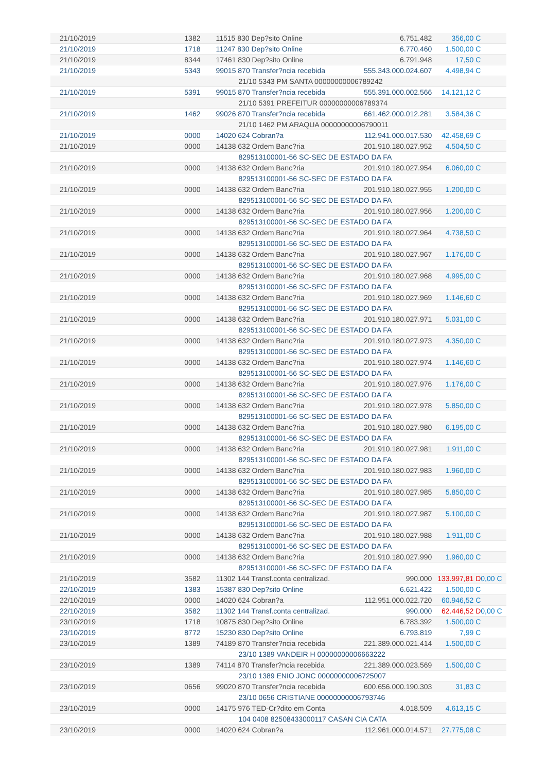| 21/10/2019 | 1382 | 11515 830 Dep?sito Online | 6.751.482 | 356,00 C | |
| 21/10/2019 | 1718 | 11247 830 Dep?sito Online | 6.770.460 | 1.500,00 C | |
| 21/10/2019 | 8344 | 17461 830 Dep?sito Online | 6.791.948 | 17,50 C | |
| 21/10/2019 | 5343 | 99015 870 Transfer?ncia recebida | 555.343.000.024.607 | 4.498,94 C | |
| | | 21/10 5343 PM SANTA 00000000006789242 | | | |
| 21/10/2019 | 5391 | 99015 870 Transfer?ncia recebida | 555.391.000.002.566 | 14.121,12 C | |
| | | 21/10 5391 PREFEITUR 00000000006789374 | | | |
| 21/10/2019 | 1462 | 99026 870 Transfer?ncia recebida | 661.462.000.012.281 | 3.584,36 C | |
| | | 21/10 1462 PM ARAQUA 00000000006790011 | | | |
| 21/10/2019 | 0000 | 14020 624 Cobran?a | 112.941.000.017.530 | 42.458,69 C | |
| 21/10/2019 | 0000 | 14138 632 Ordem Banc?ria | 201.910.180.027.952 | 4.504,50 C | |
| | | 829513100001-56 SC-SEC DE ESTADO DA FA | | | |
| 21/10/2019 | 0000 | 14138 632 Ordem Banc?ria | 201.910.180.027.954 | 6.060,00 C | |
| | | 829513100001-56 SC-SEC DE ESTADO DA FA | | | |
| 21/10/2019 | 0000 | 14138 632 Ordem Banc?ria | 201.910.180.027.955 | 1.200,00 C | |
| | | 829513100001-56 SC-SEC DE ESTADO DA FA | | | |
| 21/10/2019 | 0000 | 14138 632 Ordem Banc?ria | 201.910.180.027.956 | 1.200,00 C | |
| | | 829513100001-56 SC-SEC DE ESTADO DA FA | | | |
| 21/10/2019 | 0000 | 14138 632 Ordem Banc?ria | 201.910.180.027.964 | 4.738,50 C | |
| | | 829513100001-56 SC-SEC DE ESTADO DA FA | | | |
| 21/10/2019 | 0000 | 14138 632 Ordem Banc?ria | 201.910.180.027.967 | 1.176,00 C | |
| | | 829513100001-56 SC-SEC DE ESTADO DA FA | | | |
| 21/10/2019 | 0000 | 14138 632 Ordem Banc?ria | 201.910.180.027.968 | 4.995,00 C | |
| | | 829513100001-56 SC-SEC DE ESTADO DA FA | | | |
| 21/10/2019 | 0000 | 14138 632 Ordem Banc?ria | 201.910.180.027.969 | 1.146,60 C | |
| | | 829513100001-56 SC-SEC DE ESTADO DA FA | | | |
| 21/10/2019 | 0000 | 14138 632 Ordem Banc?ria | 201.910.180.027.971 | 5.031,00 C | |
| | | 829513100001-56 SC-SEC DE ESTADO DA FA | | | |
| 21/10/2019 | 0000 | 14138 632 Ordem Banc?ria | 201.910.180.027.973 | 4.350,00 C | |
| | | 829513100001-56 SC-SEC DE ESTADO DA FA | | | |
| 21/10/2019 | 0000 | 14138 632 Ordem Banc?ria | 201.910.180.027.974 | 1.146,60 C | |
| | | 829513100001-56 SC-SEC DE ESTADO DA FA | | | |
| 21/10/2019 | 0000 | 14138 632 Ordem Banc?ria | 201.910.180.027.976 | 1.176,00 C | |
| | | 829513100001-56 SC-SEC DE ESTADO DA FA | | | |
| 21/10/2019 | 0000 | 14138 632 Ordem Banc?ria | 201.910.180.027.978 | 5.850,00 C | |
| | | 829513100001-56 SC-SEC DE ESTADO DA FA | | | |
| 21/10/2019 | 0000 | 14138 632 Ordem Banc?ria | 201.910.180.027.980 | 6.195,00 C | |
| | | 829513100001-56 SC-SEC DE ESTADO DA FA | | | |
| 21/10/2019 | 0000 | 14138 632 Ordem Banc?ria | 201.910.180.027.981 | 1.911,00 C | |
| | | 829513100001-56 SC-SEC DE ESTADO DA FA | | | |
| 21/10/2019 | 0000 | 14138 632 Ordem Banc?ria | 201.910.180.027.983 | 1.960,00 C | |
| | | 829513100001-56 SC-SEC DE ESTADO DA FA | | | |
| 21/10/2019 | 0000 | 14138 632 Ordem Banc?ria | 201.910.180.027.985 | 5.850,00 C | |
| | | 829513100001-56 SC-SEC DE ESTADO DA FA | | | |
| 21/10/2019 | 0000 | 14138 632 Ordem Banc?ria | 201.910.180.027.987 | 5.100,00 C | |
| | | 829513100001-56 SC-SEC DE ESTADO DA FA | | | |
| 21/10/2019 | 0000 | 14138 632 Ordem Banc?ria | 201.910.180.027.988 | 1.911,00 C | |
| | | 829513100001-56 SC-SEC DE ESTADO DA FA | | | |
| 21/10/2019 | 0000 | 14138 632 Ordem Banc?ria | 201.910.180.027.990 | 1.960,00 C | |
| | | 829513100001-56 SC-SEC DE ESTADO DA FA | | | |
| 21/10/2019 | 3582 | 11302 144 Transf.conta centralizad. | 990.000 | 133.997,81 D | 0,00 C |
| 22/10/2019 | 1383 | 15387 830 Dep?sito Online | 6.621.422 | 1.500,00 C | |
| 22/10/2019 | 0000 | 14020 624 Cobran?a | 112.951.000.022.720 | 60.946,52 C | |
| 22/10/2019 | 3582 | 11302 144 Transf.conta centralizad. | 990.000 | 62.446,52 D | 0,00 C |
| 23/10/2019 | 1718 | 10875 830 Dep?sito Online | 6.783.392 | 1.500,00 C | |
| 23/10/2019 | 8772 | 15230 830 Dep?sito Online | 6.793.819 | 7,99 C | |
| 23/10/2019 | 1389 | 74189 870 Transfer?ncia recebida | 221.389.000.021.414 | 1.500,00 C | |
| | | 23/10 1389 VANDEIR H 00000000006663222 | | | |
| 23/10/2019 | 1389 | 74114 870 Transfer?ncia recebida | 221.389.000.023.569 | 1.500,00 C | |
| | | 23/10 1389 ENIO JONC 00000000006725007 | | | |
| 23/10/2019 | 0656 | 99020 870 Transfer?ncia recebida | 600.656.000.190.303 | 31,83 C | |
| | | 23/10 0656 CRISTIANE 00000000006793746 | | | |
| 23/10/2019 | 0000 | 14175 976 TED-Cr?dito em Conta | 4.018.509 | 4.613,15 C | |
| | | 104 0408 82508433000117 CASAN CIA CATA | | | |
| 23/10/2019 | 0000 | 14020 624 Cobran?a | 112.961.000.014.571 | 27.775,08 C | |